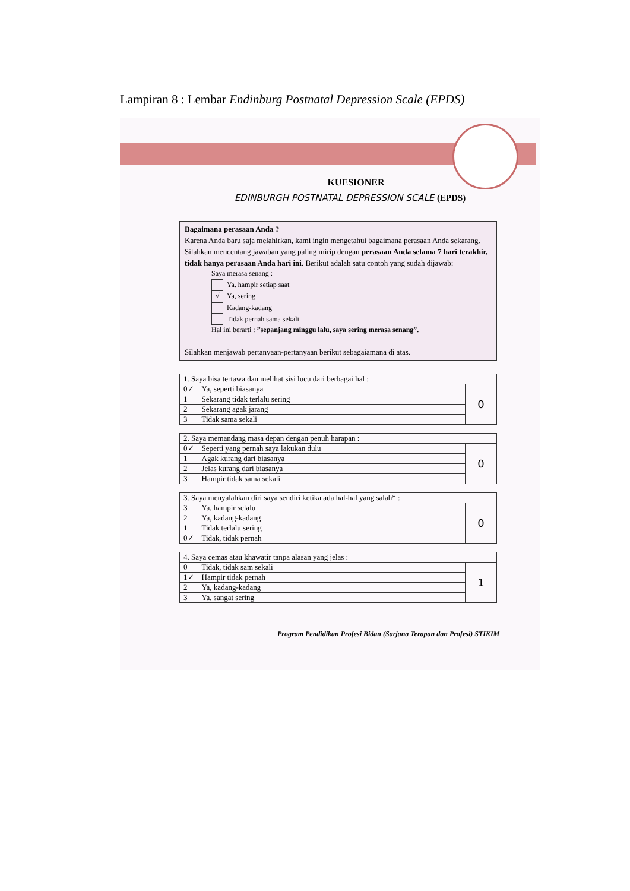Lampiran 8 : Lembar Endinburg Postnatal Depression Scale (EPDS)
KUESIONER
EDINBURGH POSTNATAL DEPRESSION SCALE (EPDS)
Bagaimana perasaan Anda ?
Karena Anda baru saja melahirkan, kami ingin mengetahui bagaimana perasaan Anda sekarang. Silahkan mencentang jawaban yang paling mirip dengan perasaan Anda selama 7 hari terakhir, tidak hanya perasaan Anda hari ini. Berikut adalah satu contoh yang sudah dijawab:
Saya merasa senang :
Ya, hampir setiap saat
√ Ya, sering
Kadang-kadang
Tidak pernah sama sekali
Hal ini berarti : ”sepanjang minggu lalu, saya sering merasa senang”.
Silahkan menjawab pertanyaan-pertanyaan berikut sebagaiamana di atas.
| 1. Saya bisa tertawa dan melihat sisi lucu dari berbagai hal : | | |
| 0✓ | Ya, seperti biasanya | 0 |
| 1 | Sekarang tidak terlalu sering | |
| 2 | Sekarang agak jarang | |
| 3 | Tidak sama sekali | |
| 2. Saya memandang masa depan dengan penuh harapan : | | |
| 0✓ | Seperti yang pernah saya lakukan dulu | 0 |
| 1 | Agak kurang dari biasanya | |
| 2 | Jelas kurang dari biasanya | |
| 3 | Hampir tidak sama sekali | |
| 3. Saya menyalahkan diri saya sendiri ketika ada hal-hal yang salah* : | | |
| 3 | Ya, hampir selalu | 0 |
| 2 | Ya, kadang-kadang | |
| 1 | Tidak terlalu sering | |
| 0✓ | Tidak, tidak pernah | |
| 4. Saya cemas atau khawatir tanpa alasan yang jelas : | | |
| 0 | Tidak, tidak sam sekali | 1 |
| 1✓ | Hampir tidak pernah | |
| 2 | Ya, kadang-kadang | |
| 3 | Ya, sangat sering | |
Program Pendidikan Profesi Bidan (Sarjana Terapan dan Profesi) STIKIM